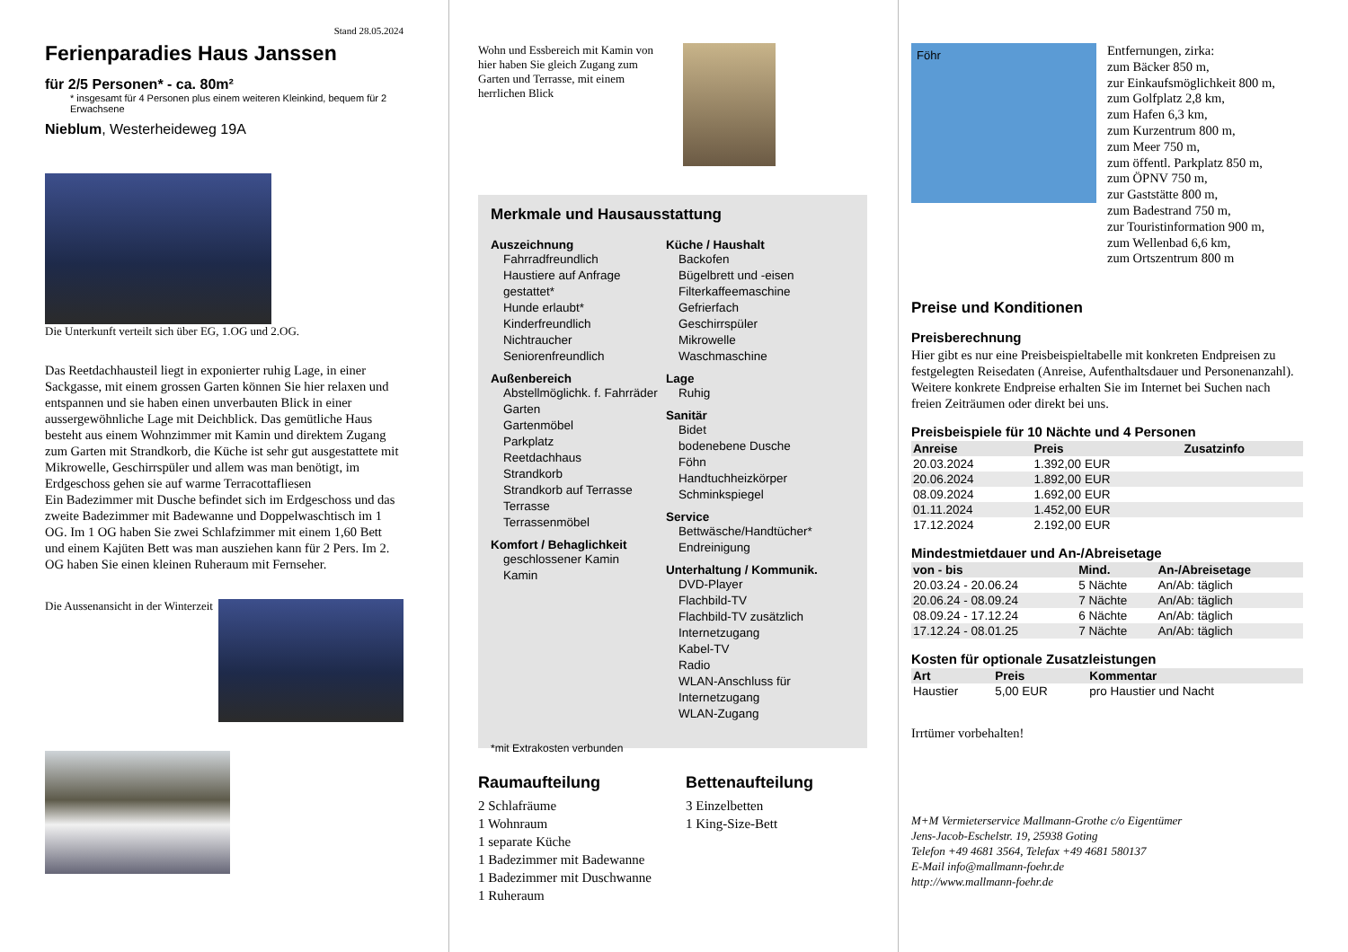Stand 28.05.2024
Ferienparadies Haus Janssen
für 2/5 Personen* - ca. 80m²
* insgesamt für 4 Personen plus einem weiteren Kleinkind, bequem für 2 Erwachsene
Nieblum, Westerheideweg 19A
Die Unterkunft verteilt sich über EG, 1.OG und 2.OG.
Das Reetdachhausteil liegt in exponierter ruhig Lage, in einer Sackgasse, mit einem grossen Garten können Sie hier relaxen und entspannen und sie haben einen unverbauten Blick in einer aussergewöhnliche Lage mit Deichblick. Das gemütliche Haus besteht aus einem Wohnzimmer mit Kamin und direktem Zugang zum Garten mit Strandkorb, die Küche ist sehr gut ausgestattete mit Mikrowelle, Geschirrspüler und allem was man benötigt, im Erdgeschoss gehen sie auf warme Terracottafliesen
Ein Badezimmer mit Dusche befindet sich im Erdgeschoss und das zweite Badezimmer mit Badewanne und Doppelwaschtisch im 1 OG. Im 1 OG haben Sie zwei Schlafzimmer mit einem 1,60 Bett und einem Kajüten Bett was man ausziehen kann für 2 Pers. Im 2. OG haben Sie einen kleinen Ruheraum mit Fernseher.
Die Aussenansicht in der Winterzeit
Wohn und Essbereich mit Kamin von hier haben Sie gleich Zugang zum Garten und Terrasse, mit einem herrlichen Blick
Merkmale und Hausausstattung
Auszeichnung
Fahrradfreundlich
Haustiere auf Anfrage gestattet*
Hunde erlaubt*
Kinderfreundlich
Nichtraucher
Seniorenfreundlich
Außenbereich
Abstellmöglichk. f. Fahrräder
Garten
Gartenmöbel
Parkplatz
Reetdachhaus
Strandkorb
Strandkorb auf Terrasse
Terrasse
Terrassenmöbel
Komfort / Behaglichkeit
geschlossener Kamin
Kamin
Küche / Haushalt
Backofen
Bügelbrett und -eisen
Filterkaffeemaschine
Gefrierfach
Geschirrspüler
Mikrowelle
Waschmaschine
Lage
Ruhig
Sanitär
Bidet
bodenebene Dusche
Föhn
Handtuchheizkörper
Schminkspiegel
Service
Bettwäsche/Handtücher*
Endreinigung
Unterhaltung / Kommunik.
DVD-Player
Flachbild-TV
Flachbild-TV zusätzlich
Internetzugang
Kabel-TV
Radio
WLAN-Anschluss für Internetzugang
WLAN-Zugang
*mit Extrakosten verbunden
Raumaufteilung
2 Schlafräume
1 Wohnraum
1 separate Küche
1 Badezimmer mit Badewanne
1 Badezimmer mit Duschwanne
1 Ruheraum
Bettenaufteilung
3 Einzelbetten
1 King-Size-Bett
Föhr
Entfernungen, zirka:
zum Bäcker 850 m,
zur Einkaufsmöglichkeit 800 m,
zum Golfplatz 2,8 km,
zum Hafen 6,3 km,
zum Kurzentrum 800 m,
zum Meer 750 m,
zum öffentl. Parkplatz 850 m,
zum ÖPNV 750 m,
zur Gaststätte 800 m,
zum Badestrand 750 m,
zur Touristinformation 900 m,
zum Wellenbad 6,6 km,
zum Ortszentrum 800 m
Preise und Konditionen
Preisberechnung
Hier gibt es nur eine Preisbeispieltabelle mit konkreten Endpreisen zu festgelegten Reisedaten (Anreise, Aufenthaltsdauer und Personenanzahl). Weitere konkrete Endpreise erhalten Sie im Internet bei Suchen nach freien Zeiträumen oder direkt bei uns.
Preisbeispiele für 10 Nächte und 4 Personen
| Anreise | Preis | Zusatzinfo |
| --- | --- | --- |
| 20.03.2024 | 1.392,00 EUR | |
| 20.06.2024 | 1.892,00 EUR | |
| 08.09.2024 | 1.692,00 EUR | |
| 01.11.2024 | 1.452,00 EUR | |
| 17.12.2024 | 2.192,00 EUR | |
Mindestmietdauer und An-/Abreisetage
| von - bis | Mind. | An-/Abreisetage |
| --- | --- | --- |
| 20.03.24 - 20.06.24 | 5 Nächte | An/Ab: täglich |
| 20.06.24 - 08.09.24 | 7 Nächte | An/Ab: täglich |
| 08.09.24 - 17.12.24 | 6 Nächte | An/Ab: täglich |
| 17.12.24 - 08.01.25 | 7 Nächte | An/Ab: täglich |
Kosten für optionale Zusatzleistungen
| Art | Preis | Kommentar |
| --- | --- | --- |
| Haustier | 5,00 EUR | pro Haustier und Nacht |
Irrtümer vorbehalten!
M+M Vermieterservice Mallmann-Grothe c/o Eigentümer
Jens-Jacob-Eschelstr. 19, 25938 Goting
Telefon +49 4681 3564, Telefax +49 4681 580137
E-Mail info@mallmann-foehr.de
http://www.mallmann-foehr.de